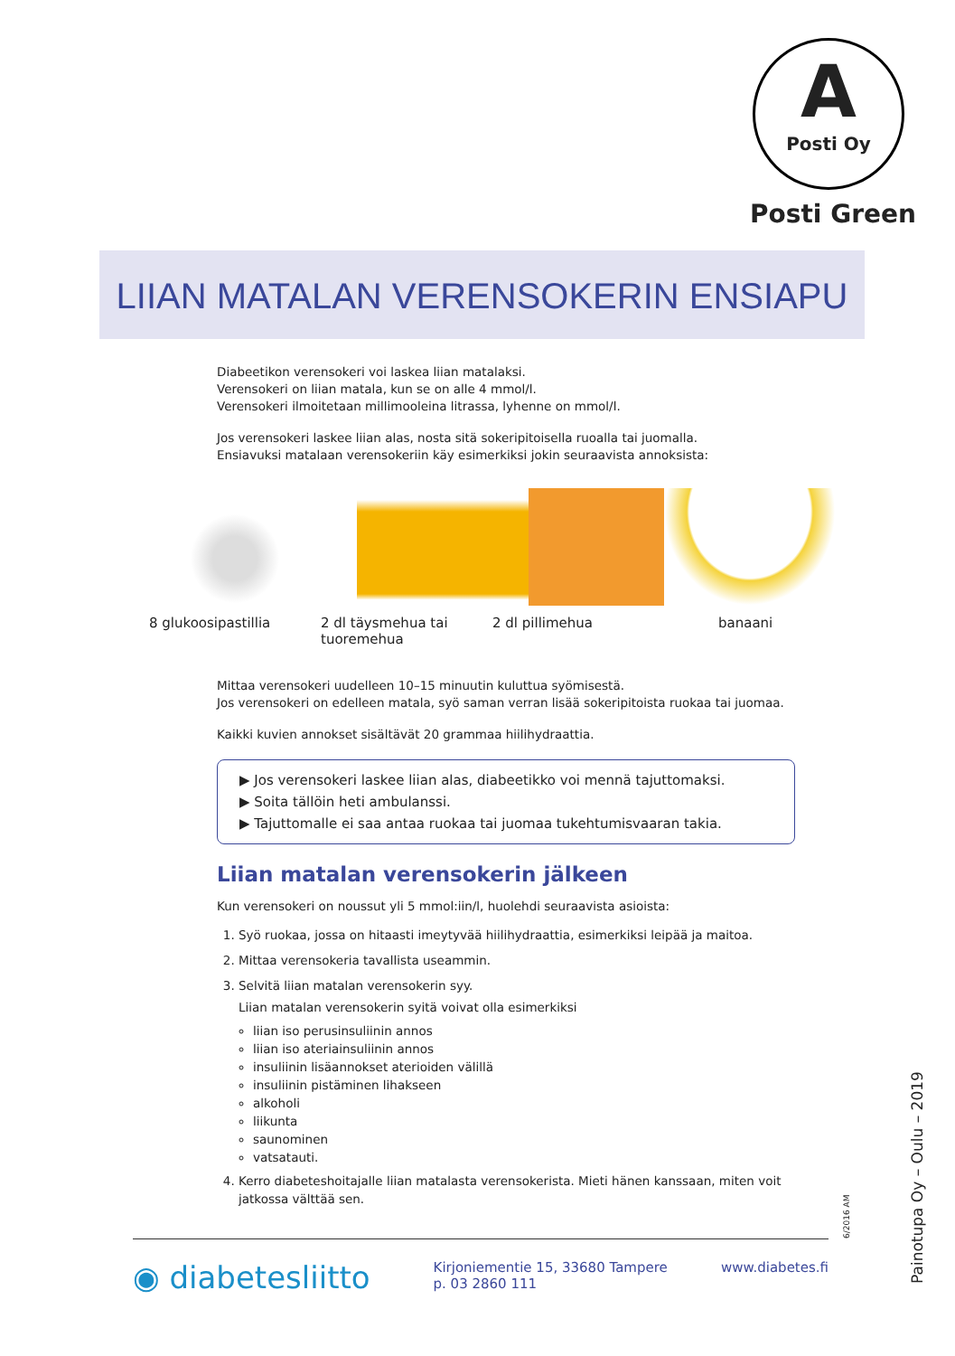A
Posti Oy
Posti Green
LIIAN MATALAN VERENSOKERIN ENSIAPU
Diabeetikon verensokeri voi laskea liian matalaksi.
Verensokeri on liian matala, kun se on alle 4 mmol/l.
Verensokeri ilmoitetaan millimooleina litrassa, lyhenne on mmol/l.
Jos verensokeri laskee liian alas, nosta sitä sokeripitoisella ruoalla tai juomalla.
Ensiavuksi matalaan verensokeriin käy esimerkiksi jokin seuraavista annoksista:
Mittaa verensokeri uudelleen 10–15 minuutin kuluttua syömisestä.
Jos verensokeri on edelleen matala, syö saman verran lisää sokeripitoista ruokaa tai juomaa.
Kaikki kuvien annokset sisältävät 20 grammaa hiilihydraattia.
▶ Jos verensokeri laskee liian alas, diabeetikko voi mennä tajuttomaksi.
▶ Soita tällöin heti ambulanssi.
▶ Tajuttomalle ei saa antaa ruokaa tai juomaa tukehtumisvaaran takia.
Liian matalan verensokerin jälkeen
Kun verensokeri on noussut yli 5 mmol:iin/l, huolehdi seuraavista asioista:
1. Syö ruokaa, jossa on hitaasti imeytyvää hiilihydraattia, esimerkiksi leipää ja maitoa.
2. Mittaa verensokeria tavallista useammin.
3. Selvitä liian matalan verensokerin syy.
Liian matalan verensokerin syitä voivat olla esimerkiksi
liian iso perusinsuliinin annos
liian iso ateriainsuliinin annos
insuliinin lisäannokset aterioiden välillä
insuliinin pistäminen lihakseen
alkoholi
liikunta
saunominen
vatsatauti.
4. Kerro diabeteshoitajalle liian matalasta verensokerista. Mieti hänen kanssaan, miten voit jatkossa välttää sen.
8 glukoosipastillia 2 dl täysmehua tai tuoremehua
2 dl pillimehua banaani
6/2016 AM
Painotupa Oy – Oulu – 2019
◉ diabetesliitto
Kirjoniementie 15, 33680 Tampere
p. 03 2860 111
www.diabetes.fi